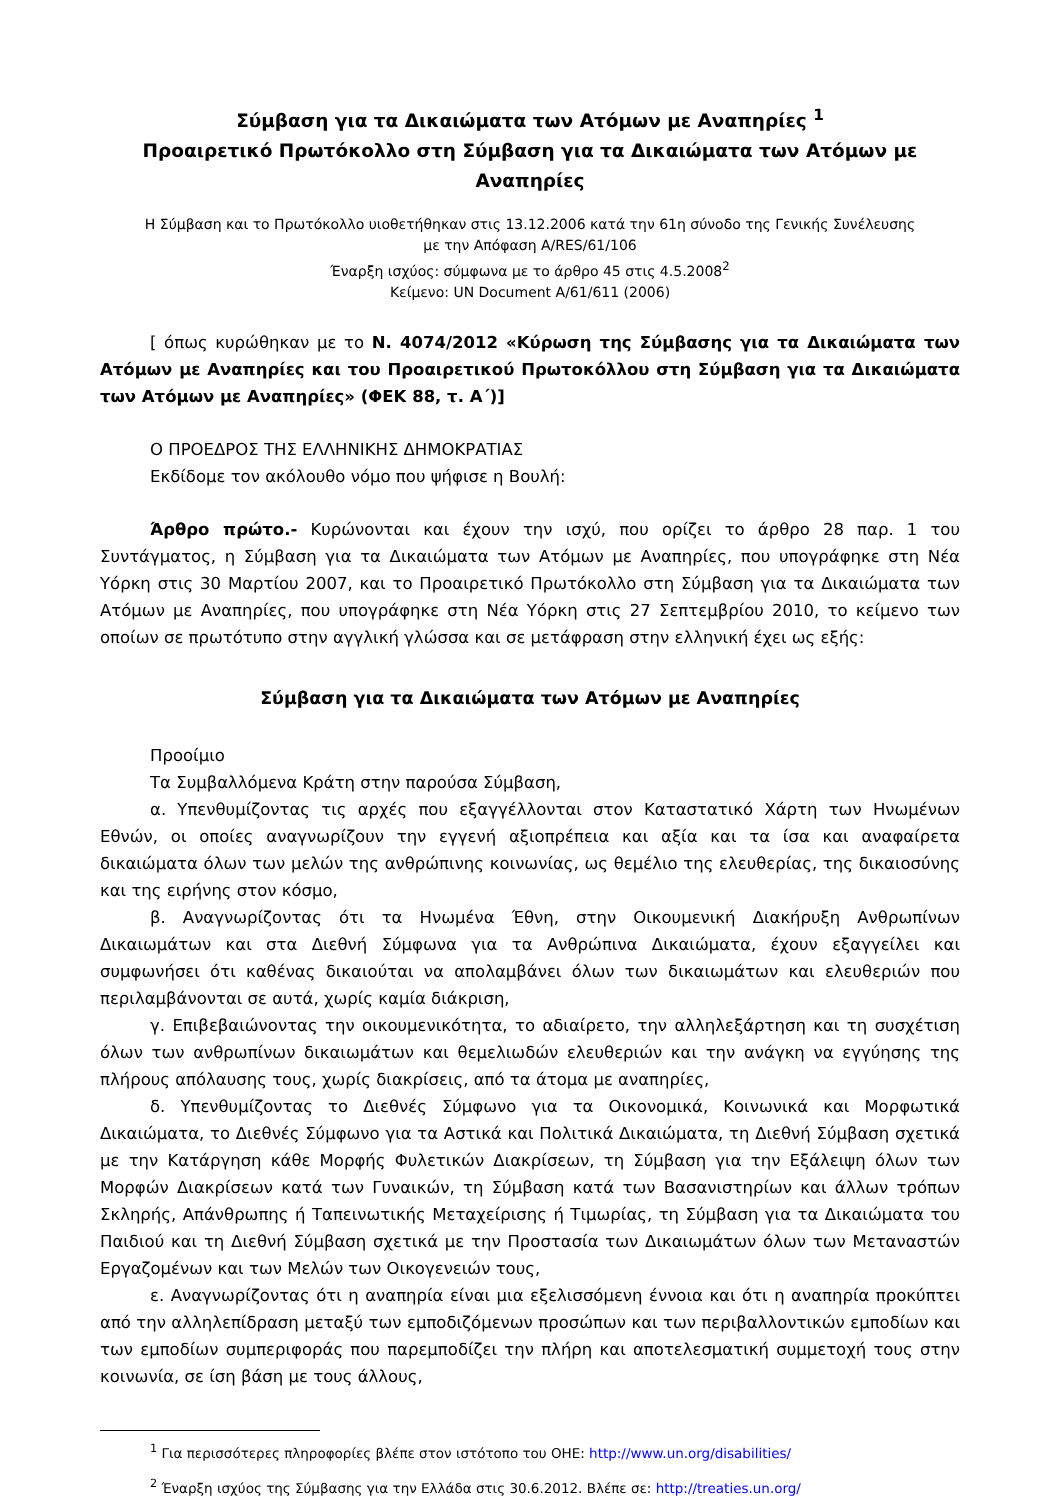Σύμβαση για τα Δικαιώματα των Ατόμων με Αναπηρίες <sup>1</sup>
Προαιρετικό Πρωτόκολλο στη Σύμβαση για τα Δικαιώματα των Ατόμων με Αναπηρίες
Η Σύμβαση και το Πρωτόκολλο υιοθετήθηκαν στις 13.12.2006 κατά την 61η σύνοδο της Γενικής Συνέλευσης
με την Απόφαση A/RES/61/106
Έναρξη ισχύος: σύμφωνα με το άρθρο 45 στις 4.5.2008<sup>2</sup>
Κείμενο: UN Document A/61/611 (2006)
[ όπως κυρώθηκαν με το Ν. 4074/2012 «Κύρωση της Σύμβασης για τα Δικαιώματα των Ατόμων με Αναπηρίες και του Προαιρετικού Πρωτοκόλλου στη Σύμβαση για τα Δικαιώματα των Ατόμων με Αναπηρίες» (ΦΕΚ 88, τ. Α΄)]
Ο ΠΡΟΕΔΡΟΣ ΤΗΣ ΕΛΛΗΝΙΚΗΣ ΔΗΜΟΚΡΑΤΙΑΣ
Εκδίδομε τον ακόλουθο νόμο που ψήφισε η Βουλή:
Άρθρο πρώτο.- Κυρώνονται και έχουν την ισχύ, που ορίζει το άρθρο 28 παρ. 1 του Συντάγματος, η Σύμβαση για τα Δικαιώματα των Ατόμων με Αναπηρίες, που υπογράφηκε στη Νέα Υόρκη στις 30 Μαρτίου 2007, και το Προαιρετικό Πρωτόκολλο στη Σύμβαση για τα Δικαιώματα των Ατόμων με Αναπηρίες, που υπογράφηκε στη Νέα Υόρκη στις 27 Σεπτεμβρίου 2010, το κείμενο των οποίων σε πρωτότυπο στην αγγλική γλώσσα και σε μετάφραση στην ελληνική έχει ως εξής:
Σύμβαση για τα Δικαιώματα των Ατόμων με Αναπηρίες
Προοίμιο
Τα Συμβαλλόμενα Κράτη στην παρούσα Σύμβαση,
α. Υπενθυμίζοντας τις αρχές που εξαγγέλλονται στον Καταστατικό Χάρτη των Ηνωμένων Εθνών, οι οποίες αναγνωρίζουν την εγγενή αξιοπρέπεια και αξία και τα ίσα και αναφαίρετα δικαιώματα όλων των μελών της ανθρώπινης κοινωνίας, ως θεμέλιο της ελευθερίας, της δικαιοσύνης και της ειρήνης στον κόσμο,
β. Αναγνωρίζοντας ότι τα Ηνωμένα Έθνη, στην Οικουμενική Διακήρυξη Ανθρωπίνων Δικαιωμάτων και στα Διεθνή Σύμφωνα για τα Ανθρώπινα Δικαιώματα, έχουν εξαγγείλει και συμφωνήσει ότι καθένας δικαιούται να απολαμβάνει όλων των δικαιωμάτων και ελευθεριών που περιλαμβάνονται σε αυτά, χωρίς καμία διάκριση,
γ. Επιβεβαιώνοντας την οικουμενικότητα, το αδιαίρετο, την αλληλεξάρτηση και τη συσχέτιση όλων των ανθρωπίνων δικαιωμάτων και θεμελιωδών ελευθεριών και την ανάγκη να εγγύησης της πλήρους απόλαυσης τους, χωρίς διακρίσεις, από τα άτομα με αναπηρίες,
δ. Υπενθυμίζοντας το Διεθνές Σύμφωνο για τα Οικονομικά, Κοινωνικά και Μορφωτικά Δικαιώματα, το Διεθνές Σύμφωνο για τα Αστικά και Πολιτικά Δικαιώματα, τη Διεθνή Σύμβαση σχετικά με την Κατάργηση κάθε Μορφής Φυλετικών Διακρίσεων, τη Σύμβαση για την Εξάλειψη όλων των Μορφών Διακρίσεων κατά των Γυναικών, τη Σύμβαση κατά των Βασανιστηρίων και άλλων τρόπων Σκληρής, Απάνθρωπης ή Ταπεινωτικής Μεταχείρισης ή Τιμωρίας, τη Σύμβαση για τα Δικαιώματα του Παιδιού και τη Διεθνή Σύμβαση σχετικά με την Προστασία των Δικαιωμάτων όλων των Μεταναστών Εργαζομένων και των Μελών των Οικογενειών τους,
ε. Αναγνωρίζοντας ότι η αναπηρία είναι μια εξελισσόμενη έννοια και ότι η αναπηρία προκύπτει από την αλληλεπίδραση μεταξύ των εμποδιζόμενων προσώπων και των περιβαλλοντικών εμποδίων και των εμποδίων συμπεριφοράς που παρεμποδίζει την πλήρη και αποτελεσματική συμμετοχή τους στην κοινωνία, σε ίση βάση με τους άλλους,
<sup>1</sup> Για περισσότερες πληροφορίες βλέπε στον ιστότοπο του ΟΗΕ: http://www.un.org/disabilities/
<sup>2</sup> Έναρξη ισχύος της Σύμβασης για την Ελλάδα στις 30.6.2012. Βλέπε σε: http://treaties.un.org/